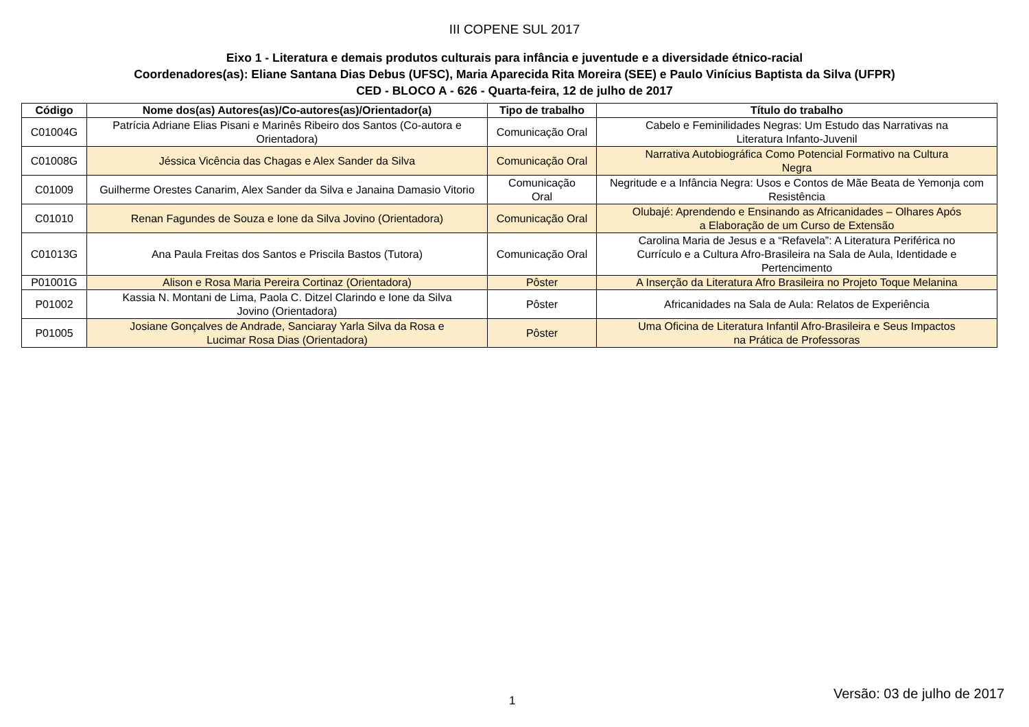III COPENE SUL 2017
Eixo 1 - Literatura e demais produtos culturais para infância e juventude e a diversidade étnico-racial
Coordenadores(as): Eliane Santana Dias Debus (UFSC), Maria Aparecida Rita Moreira (SEE) e Paulo Vinícius Baptista da Silva (UFPR)
CED - BLOCO A - 626 - Quarta-feira, 12 de julho de 2017
| Código | Nome dos(as) Autores(as)/Co-autores(as)/Orientador(a) | Tipo de trabalho | Título do trabalho |
| --- | --- | --- | --- |
| C01004G | Patrícia Adriane Elias Pisani e Marinês Ribeiro dos Santos (Co-autora e Orientadora) | Comunicação Oral | Cabelo e Feminilidades Negras: Um Estudo das Narrativas na Literatura Infanto-Juvenil |
| C01008G | Jéssica Vicência das Chagas e Alex Sander da Silva | Comunicação Oral | Narrativa Autobiográfica Como Potencial Formativo na Cultura Negra |
| C01009 | Guilherme Orestes Canarim, Alex Sander da Silva e Janaina Damasio Vitorio | Comunicação Oral | Negritude e a Infância Negra: Usos e Contos de Mãe Beata de Yemonja com Resistência |
| C01010 | Renan Fagundes de Souza e Ione da Silva Jovino (Orientadora) | Comunicação Oral | Olubajé: Aprendendo e Ensinando as Africanidades – Olhares Após a Elaboração de um Curso de Extensão |
| C01013G | Ana Paula Freitas dos Santos e Priscila Bastos (Tutora) | Comunicação Oral | Carolina Maria de Jesus e a “Refavela”: A Literatura Periférica no Currículo e a Cultura Afro-Brasileira na Sala de Aula, Identidade e Pertencimento |
| P01001G | Alison e Rosa Maria Pereira Cortinaz (Orientadora) | Pôster | A Inserção da Literatura Afro Brasileira no Projeto Toque Melanina |
| P01002 | Kassia N. Montani de Lima, Paola C. Ditzel Clarindo e Ione da Silva Jovino (Orientadora) | Pôster | Africanidades na Sala de Aula: Relatos de Experiência |
| P01005 | Josiane Gonçalves de Andrade, Sanciaray Yarla Silva da Rosa e Lucimar Rosa Dias (Orientadora) | Pôster | Uma Oficina de Literatura Infantil Afro-Brasileira e Seus Impactos na Prática de Professoras |
1 Versão: 03 de julho de 2017